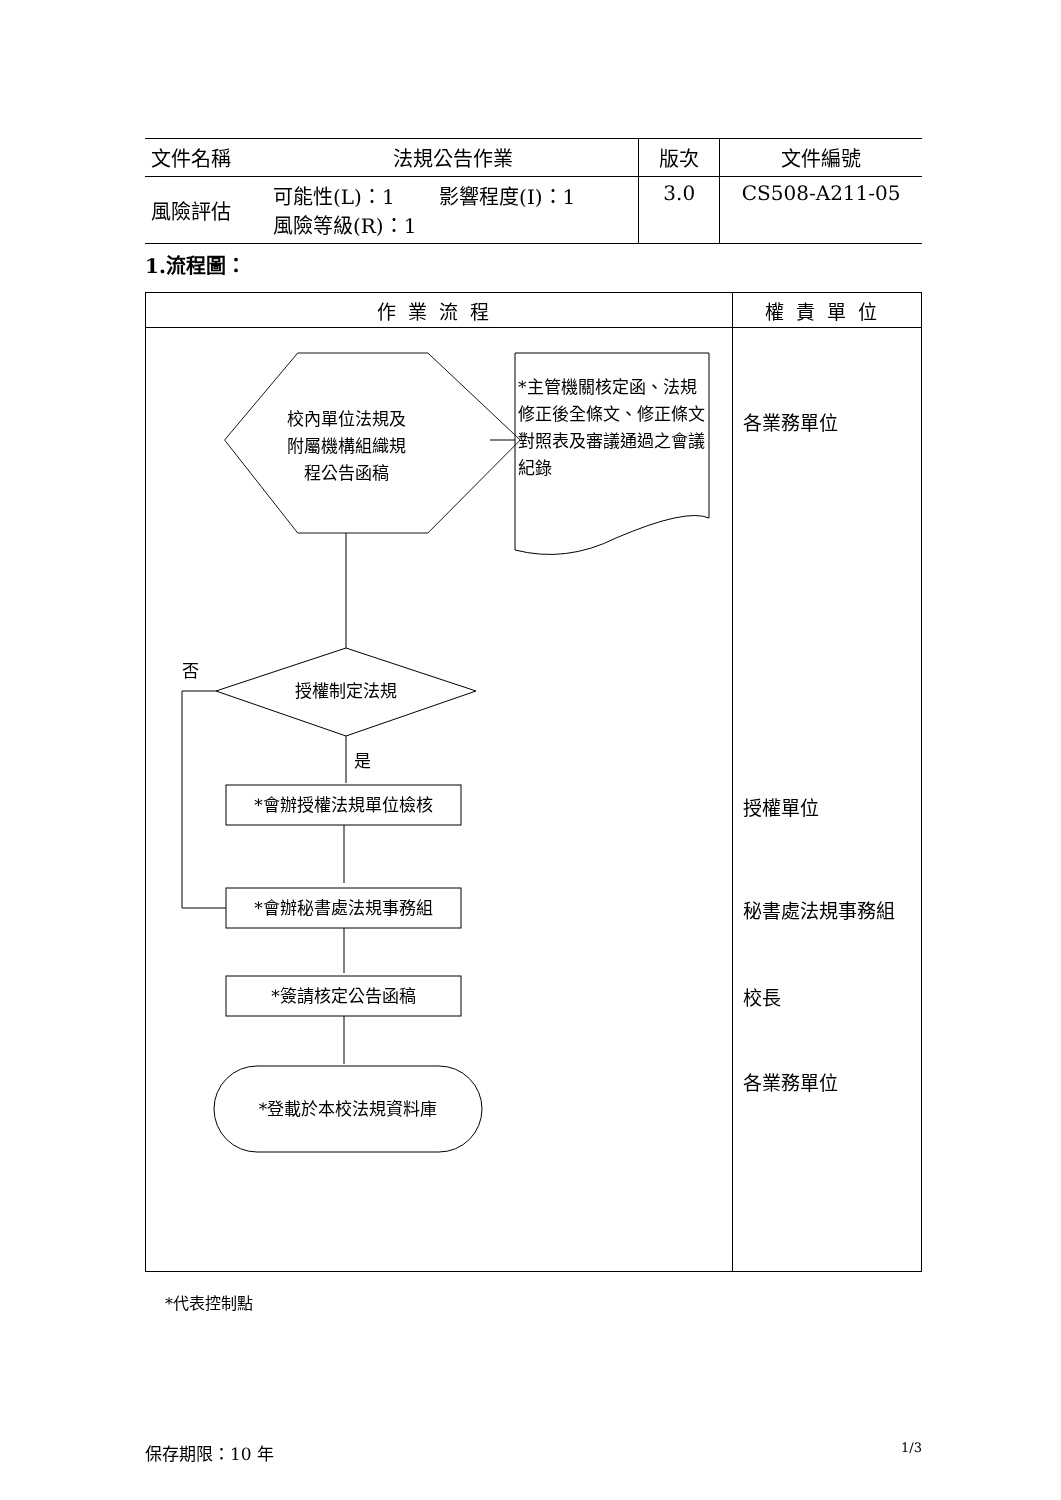| 文件名稱 | 法規公告作業 | 版次 | 文件編號 |
| 風險評估 | 可能性(L)：1 影響程度(I)：1 風險等級(R)：1 | 3.0 | CS508-A211-05 |
1.流程圖：
| 作業流程 | 權責單位 |
| --- | --- |
| 校內單位法規及 附屬機構組織規 程公告函稿 *主管機關核定函、法規修正後全條文、修正條文對照表及審議通過之會議紀錄 否 授權制定法規 是 *會辦授權法規單位檢核 *會辦秘書處法規事務組 *簽請核定公告函稿 *登載於本校法規資料庫 | 各業務單位 授權單位 秘書處法規事務組 校長 各業務單位 |
*代表控制點
保存期限：10 年 1/3